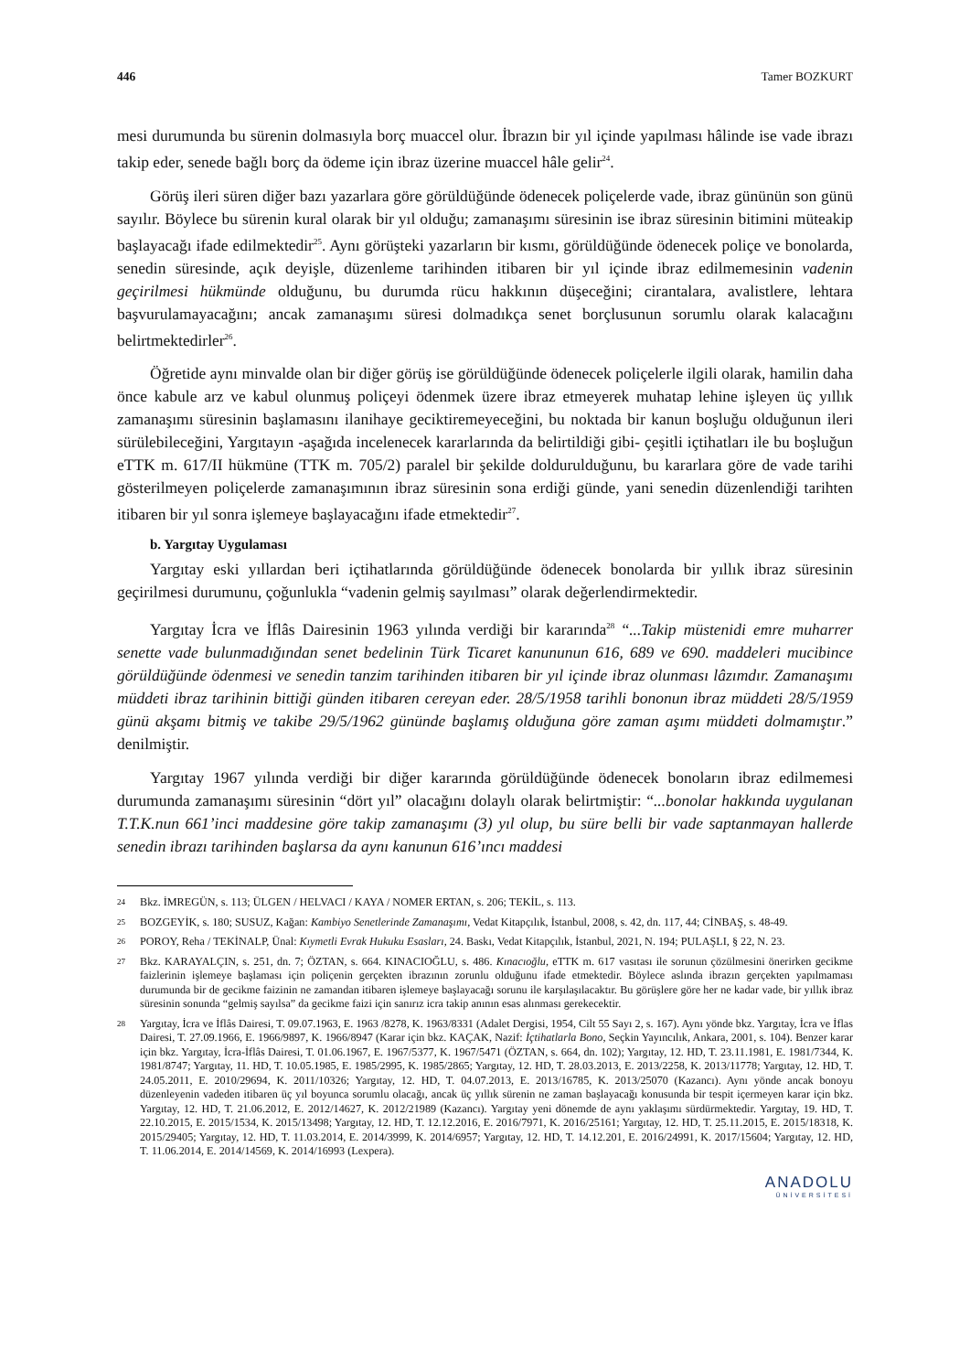446 Tamer BOZKURT
mesi durumunda bu sürenin dolmasıyla borç muaccel olur. İbrazın bir yıl içinde yapılması hâlinde ise vade ibrazı takip eder, senede bağlı borç da ödeme için ibraz üzerine muaccel hâle gelir<sup>24</sup>.
Görüş ileri süren diğer bazı yazarlara göre görüldüğünde ödenecek poliçelerde vade, ibraz gününün son günü sayılır. Böylece bu sürenin kural olarak bir yıl olduğu; zamanaşımı süresinin ise ibraz süresinin bitimini müteakip başlayacağı ifade edilmektedir<sup>25</sup>. Aynı görüşteki yazarların bir kısmı, görüldüğünde ödenecek poliçe ve bonolarda, senedin süresinde, açık deyişle, düzenleme tarihinden itibaren bir yıl içinde ibraz edilmemesinin vadenin geçirilmesi hükmünde olduğunu, bu durumda rücu hakkının düşeceğini; cirantalara, avalistlere, lehtara başvurulamayacağını; ancak zamanaşımı süresi dolmadıkça senet borçlusunun sorumlu olarak kalacağını belirtmektedirler<sup>26</sup>.
Öğretide aynı minvalde olan bir diğer görüş ise görüldüğünde ödenecek poliçelerle ilgili olarak, hamilin daha önce kabule arz ve kabul olunmuş poliçeyi ödenmek üzere ibraz etmeyerek muhatap lehine işleyen üç yıllık zamanaşımı süresinin başlamasını ilanihaye geciktiremeyeceğini, bu noktada bir kanun boşluğu olduğunun ileri sürülebileceğini, Yargıtayın -aşağıda incelenecek kararlarında da belirtildiği gibi- çeşitli içtihatları ile bu boşluğun eTTK m. 617/II hükmüne (TTK m. 705/2) paralel bir şekilde doldurulduğunu, bu kararlara göre de vade tarihi gösterilmeyen poliçelerde zamanaşımının ibraz süresinin sona erdiği günde, yani senedin düzenlendiği tarihten itibaren bir yıl sonra işlemeye başlayacağını ifade etmektedir<sup>27</sup>.
b. Yargıtay Uygulaması
Yargıtay eski yıllardan beri içtihatlarında görüldüğünde ödenecek bonolarda bir yıllık ibraz süresinin geçirilmesi durumunu, çoğunlukla “vadenin gelmiş sayılması” olarak değerlendirmektedir.
Yargıtay İcra ve İflâs Dairesinin 1963 yılında verdiği bir kararında<sup>28</sup> “...Takip müstenidi emre muharrer senette vade bulunmadığından senet bedelinin Türk Ticaret kanununun 616, 689 ve 690. maddeleri mucibince görüldüğünde ödenmesi ve senedin tanzim tarihinden itibaren bir yıl içinde ibraz olunması lâzımdır. Zamanaşımı müddeti ibraz tarihinin bittiği günden itibaren cereyan eder. 28/5/1958 tarihli bononun ibraz müddeti 28/5/1959 günü akşamı bitmiş ve takibe 29/5/1962 gününde başlamış olduğuna göre zaman aşımı müddeti dolmamıştır.” denilmiştir.
Yargıtay 1967 yılında verdiği bir diğer kararında görüldüğünde ödenecek bonoların ibraz edilmemesi durumunda zamanaşımı süresinin “dört yıl” olacağını dolaylı olarak belirtmiştir: “...bonolar hakkında uygulanan T.T.K.nun 661’inci maddesine göre takip zamanaşımı (3) yıl olup, bu süre belli bir vade saptanmayan hallerde senedin ibrazı tarihinden başlarsa da aynı kanunun 616’ıncı maddesi
24 Bkz. İMREGÜN, s. 113; ÜLGEN / HELVACI / KAYA / NOMER ERTAN, s. 206; TEKİL, s. 113.
25 BOZGEYİK, s. 180; SUSUZ, Kağan: Kambiyo Senetlerinde Zamanaşımı, Vedat Kitapçılık, İstanbul, 2008, s. 42, dn. 117, 44; CİNBAŞ, s. 48-49.
26 POROY, Reha / TEKİNALP, Ünal: Kıymetli Evrak Hukuku Esasları, 24. Baskı, Vedat Kitapçılık, İstanbul, 2021, N. 194; PULAŞLI, § 22, N. 23.
27 Bkz. KARAYALÇIN, s. 251, dn. 7; ÖZTAN, s. 664. KINACIOĞLU, s. 486. Kınacıoğlu, eTTK m. 617 vasıtası ile sorunun çözülmesini önerirken gecikme faizlerinin işlemeye başlaması için poliçenin gerçekten ibrazının zorunlu olduğunu ifade etmektedir. Böylece aslında ibrazın gerçekten yapılmaması durumunda bir de gecikme faizinin ne zamandan itibaren işlemeye başlayacağı sorunu ile karşılaşılacaktır. Bu görüşlere göre her ne kadar vade, bir yıllık ibraz süresinin sonunda “gelmiş sayılsa” da gecikme faizi için sanırız icra takip anının esas alınması gerekecektir.
28 Yargıtay, İcra ve İflâs Dairesi, T. 09.07.1963, E. 1963 /8278, K. 1963/8331 (Adalet Dergisi, 1954, Cilt 55 Sayı 2, s. 167). Aynı yönde bkz. Yargıtay, İcra ve İflas Dairesi, T. 27.09.1966, E. 1966/9897, K. 1966/8947 (Karar için bkz. KAÇAK, Nazif: İçtihatlarla Bono, Seçkin Yayıncılık, Ankara, 2001, s. 104). Benzer karar için bkz. Yargıtay, İcra-İflâs Dairesi, T. 01.06.1967, E. 1967/5377, K. 1967/5471 (ÖZTAN, s. 664, dn. 102); Yargıtay, 12. HD, T. 23.11.1981, E. 1981/7344, K. 1981/8747; Yargıtay, 11. HD, T. 10.05.1985, E. 1985/2995, K. 1985/2865; Yargıtay, 12. HD, T. 28.03.2013, E. 2013/2258, K. 2013/11778; Yargıtay, 12. HD, T. 24.05.2011, E. 2010/29694, K. 2011/10326; Yargıtay, 12. HD, T. 04.07.2013, E. 2013/16785, K. 2013/25070 (Kazancı). Aynı yönde ancak bonoyu düzenleyenin vadeden itibaren üç yıl boyunca sorumlu olacağı, ancak üç yıllık sürenin ne zaman başlayacağı konusunda bir tespit içermeyen karar için bkz. Yargıtay, 12. HD, T. 21.06.2012, E. 2012/14627, K. 2012/21989 (Kazancı). Yargıtay yeni dönemde de aynı yaklaşımı sürdürmektedir. Yargıtay, 19. HD, T. 22.10.2015, E. 2015/1534, K. 2015/13498; Yargıtay, 12. HD, T. 12.12.2016, E. 2016/7971, K. 2016/25161; Yargıtay, 12. HD, T. 25.11.2015, E. 2015/18318, K. 2015/29405; Yargıtay, 12. HD, T. 11.03.2014, E. 2014/3999, K. 2014/6957; Yargıtay, 12. HD, T. 14.12.201, E. 2016/24991, K. 2017/15604; Yargıtay, 12. HD, T. 11.06.2014, E. 2014/14569, K. 2014/16993 (Lexpera).
ANADOLU
ÜNİVERSİTESİ